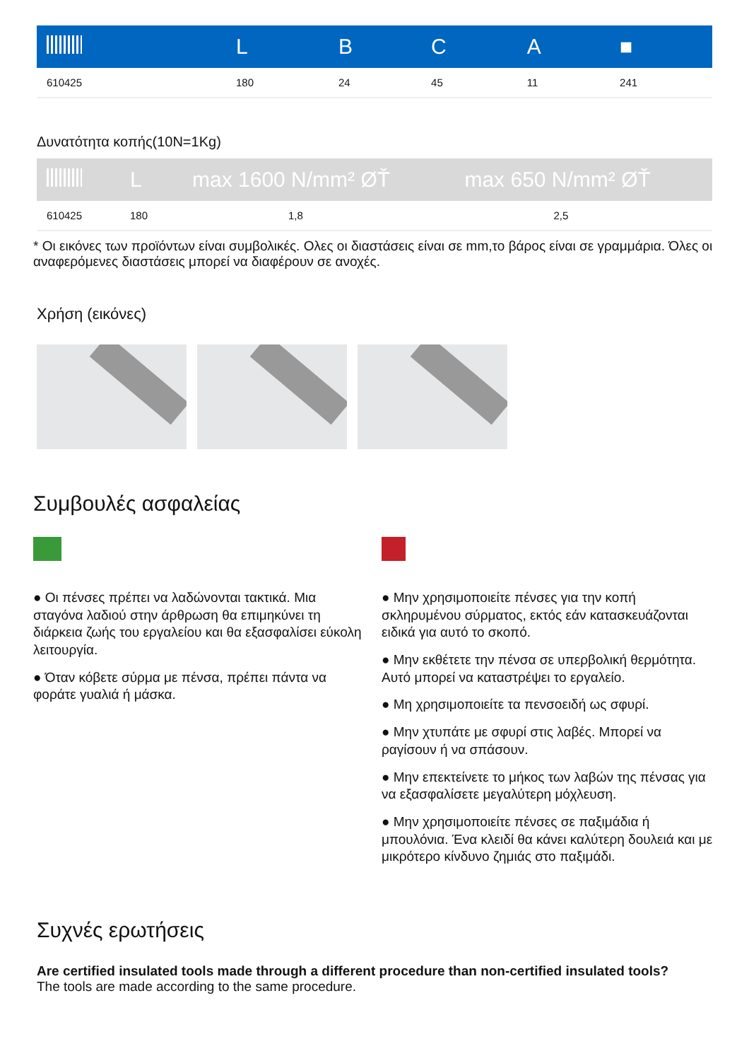| | L | B | C | A | ■ |
| --- | --- | --- | --- | --- | --- |
| 610425 | 180 | 24 | 45 | 11 | 241 |
Δυνατότητα κοπής(10N=1Kg)
| | L | max 1600 N/mm² ØŤ | max 650 N/mm² ØŤ |
| --- | --- | --- | --- |
| 610425 | 180 | 1,8 | 2,5 |
* Οι εικόνες των προϊόντων είναι συμβολικές. Ολες οι διαστάσεις είναι σε mm,το βάρος είναι σε γραμμάρια. Όλες οι αναφερόμενες διαστάσεις μπορεί να διαφέρουν σε ανοχές.
Χρήση (εικόνες)
Συμβουλές ασφαλείας
● Οι πένσες πρέπει να λαδώνονται τακτικά. Μια σταγόνα λαδιού στην άρθρωση θα επιμηκύνει τη διάρκεια ζωής του εργαλείου και θα εξασφαλίσει εύκολη λειτουργία.
● Όταν κόβετε σύρμα με πένσα, πρέπει πάντα να φοράτε γυαλιά ή μάσκα.
● Μην χρησιμοποιείτε πένσες για την κοπή σκληρυμένου σύρματος, εκτός εάν κατασκευάζονται ειδικά για αυτό το σκοπό.
● Μην εκθέτετε την πένσα σε υπερβολική θερμότητα. Αυτό μπορεί να καταστρέψει το εργαλείο.
● Μη χρησιμοποιείτε τα πενσοειδή ως σφυρί.
● Μην χτυπάτε με σφυρί στις λαβές. Μπορεί να ραγίσουν ή να σπάσουν.
● Μην επεκτείνετε το μήκος των λαβών της πένσας για να εξασφαλίσετε μεγαλύτερη μόχλευση.
● Μην χρησιμοποιείτε πένσες σε παξιμάδια ή μπουλόνια. Ένα κλειδί θα κάνει καλύτερη δουλειά και με μικρότερο κίνδυνο ζημιάς στο παξιμάδι.
Συχνές ερωτήσεις
Are certified insulated tools made through a different procedure than non-certified insulated tools?
The tools are made according to the same procedure.